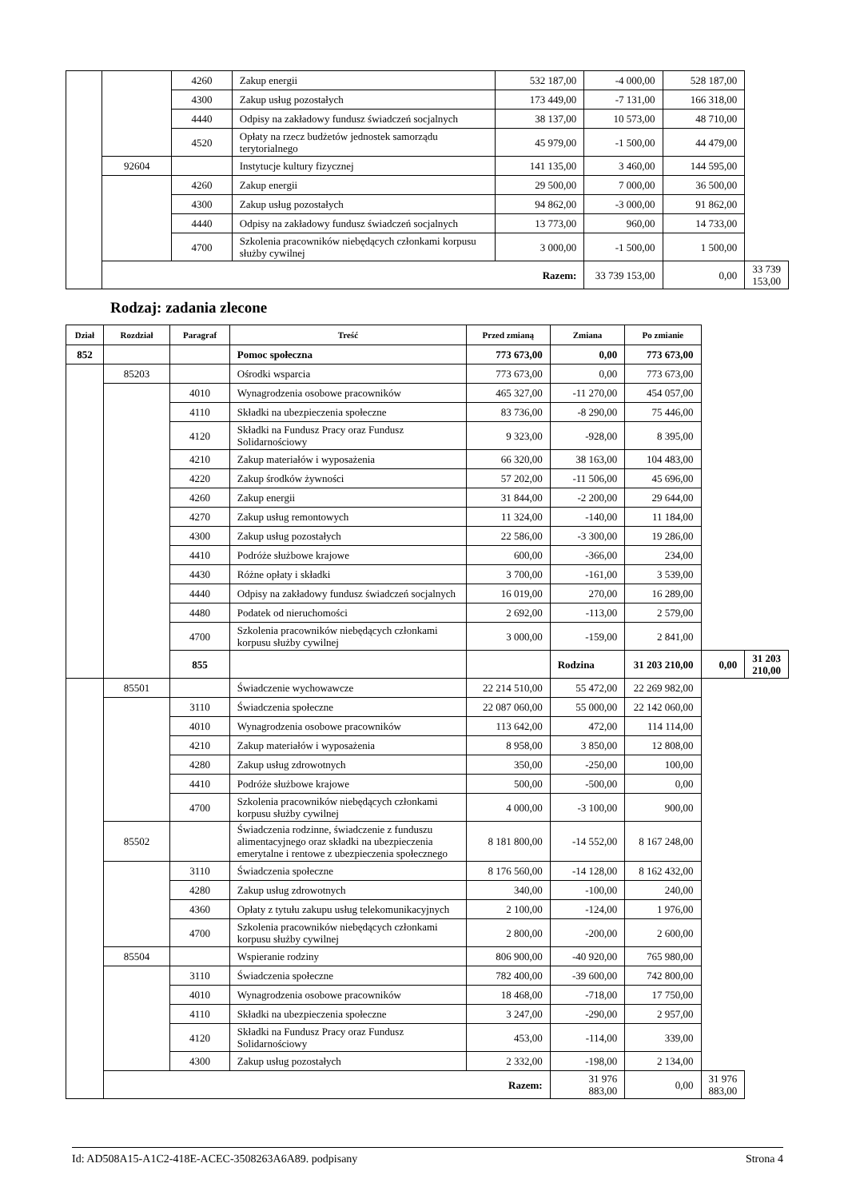| | | 4260 | Zakup energii | 532 187,00 | -4 000,00 | 528 187,00 | |
| | | 4300 | Zakup usług pozostałych | 173 449,00 | -7 131,00 | 166 318,00 | |
| | | 4440 | Odpisy na zakładowy fundusz świadczeń socjalnych | 38 137,00 | 10 573,00 | 48 710,00 | |
| | | 4520 | Opłaty na rzecz budżetów jednostek samorządu terytorialnego | 45 979,00 | -1 500,00 | 44 479,00 | |
| | 92604 | | Instytucje kultury fizycznej | 141 135,00 | 3 460,00 | 144 595,00 | |
| | | 4260 | Zakup energii | 29 500,00 | 7 000,00 | 36 500,00 | |
| | | 4300 | Zakup usług pozostałych | 94 862,00 | -3 000,00 | 91 862,00 | |
| | | 4440 | Odpisy na zakładowy fundusz świadczeń socjalnych | 13 773,00 | 960,00 | 14 733,00 | |
| | | 4700 | Szkolenia pracowników niebędących członkami korpusu służby cywilnej | 3 000,00 | -1 500,00 | 1 500,00 | |
| | Razem: | | | | 33 739 153,00 | 0,00 | 33 739 153,00 |
Rodzaj: zadania zlecone
| Dział | Rozdział | Paragraf | Treść | Przed zmianą | Zmiana | Po zmianie | | |
| --- | --- | --- | --- | --- | --- | --- | --- | --- |
| 852 | | | Pomoc społeczna | 773 673,00 | 0,00 | 773 673,00 | | |
| | 85203 | | Ośrodki wsparcia | 773 673,00 | 0,00 | 773 673,00 | | |
| | | 4010 | Wynagrodzenia osobowe pracowników | 465 327,00 | -11 270,00 | 454 057,00 | | |
| | | 4110 | Składki na ubezpieczenia społeczne | 83 736,00 | -8 290,00 | 75 446,00 | | |
| | | 4120 | Składki na Fundusz Pracy oraz Fundusz Solidarnościowy | 9 323,00 | -928,00 | 8 395,00 | | |
| | | 4210 | Zakup materiałów i wyposażenia | 66 320,00 | 38 163,00 | 104 483,00 | | |
| | | 4220 | Zakup środków żywności | 57 202,00 | -11 506,00 | 45 696,00 | | |
| | | 4260 | Zakup energii | 31 844,00 | -2 200,00 | 29 644,00 | | |
| | | 4270 | Zakup usług remontowych | 11 324,00 | -140,00 | 11 184,00 | | |
| | | 4300 | Zakup usług pozostałych | 22 586,00 | -3 300,00 | 19 286,00 | | |
| | | 4410 | Podróże służbowe krajowe | 600,00 | -366,00 | 234,00 | | |
| | | 4430 | Różne opłaty i składki | 3 700,00 | -161,00 | 3 539,00 | | |
| | | 4440 | Odpisy na zakładowy fundusz świadczeń socjalnych | 16 019,00 | 270,00 | 16 289,00 | | |
| | | 4480 | Podatek od nieruchomości | 2 692,00 | -113,00 | 2 579,00 | | |
| | | 4700 | Szkolenia pracowników niebędących członkami korpusu służby cywilnej | 3 000,00 | -159,00 | 2 841,00 | | |
| | | 855 | | | Rodzina | 31 203 210,00 | 0,00 | 31 203 210,00 |
| | 85501 | | Świadczenie wychowawcze | 22 214 510,00 | 55 472,00 | 22 269 982,00 | | |
| | | 3110 | Świadczenia społeczne | 22 087 060,00 | 55 000,00 | 22 142 060,00 | | |
| | | 4010 | Wynagrodzenia osobowe pracowników | 113 642,00 | 472,00 | 114 114,00 | | |
| | | 4210 | Zakup materiałów i wyposażenia | 8 958,00 | 3 850,00 | 12 808,00 | | |
| | | 4280 | Zakup usług zdrowotnych | 350,00 | -250,00 | 100,00 | | |
| | | 4410 | Podróże służbowe krajowe | 500,00 | -500,00 | 0,00 | | |
| | | 4700 | Szkolenia pracowników niebędących członkami korpusu służby cywilnej | 4 000,00 | -3 100,00 | 900,00 | | |
| | 85502 | | Świadczenia rodzinne, świadczenie z funduszu alimentacyjnego oraz składki na ubezpieczenia emerytalne i rentowe z ubezpieczenia społecznego | 8 181 800,00 | -14 552,00 | 8 167 248,00 | | |
| | | 3110 | Świadczenia społeczne | 8 176 560,00 | -14 128,00 | 8 162 432,00 | | |
| | | 4280 | Zakup usług zdrowotnych | 340,00 | -100,00 | 240,00 | | |
| | | 4360 | Opłaty z tytułu zakupu usług telekomunikacyjnych | 2 100,00 | -124,00 | 1 976,00 | | |
| | | 4700 | Szkolenia pracowników niebędących członkami korpusu służby cywilnej | 2 800,00 | -200,00 | 2 600,00 | | |
| | 85504 | | Wspieranie rodziny | 806 900,00 | -40 920,00 | 765 980,00 | | |
| | | 3110 | Świadczenia społeczne | 782 400,00 | -39 600,00 | 742 800,00 | | |
| | | 4010 | Wynagrodzenia osobowe pracowników | 18 468,00 | -718,00 | 17 750,00 | | |
| | | 4110 | Składki na ubezpieczenia społeczne | 3 247,00 | -290,00 | 2 957,00 | | |
| | | 4120 | Składki na Fundusz Pracy oraz Fundusz Solidarnościowy | 453,00 | -114,00 | 339,00 | | |
| | | 4300 | Zakup usług pozostałych | 2 332,00 | -198,00 | 2 134,00 | | |
| | Razem: | | | | 31 976 883,00 | 0,00 | 31 976 883,00 | |
Id: AD508A15-A1C2-418E-ACEC-3508263A6A89. podpisany Strona 4